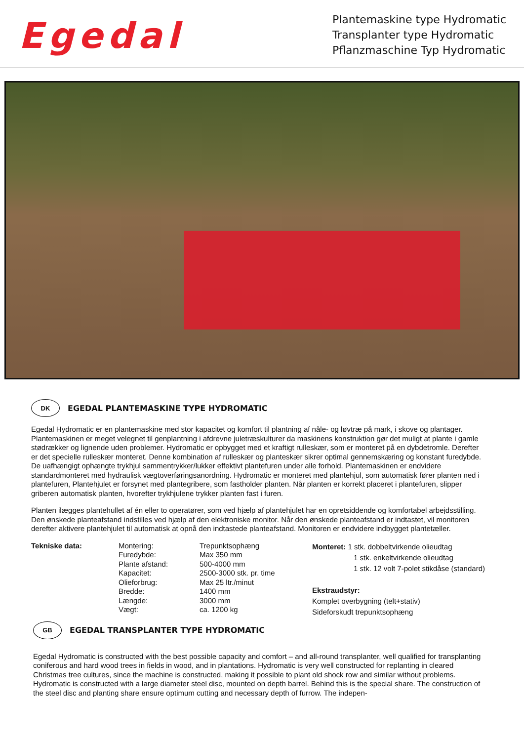Egedal
Plantemaskine type Hydromatic
Transplanter type Hydromatic
Pflanzmaschine Typ Hydromatic
DK
EGEDAL PLANTEMASKINE TYPE HYDROMATIC
Egedal Hydromatic er en plantemaskine med stor kapacitet og komfort til plantning af nåle- og løvtræ på mark, i skove og plantager. Plantemaskinen er meget velegnet til genplantning i afdrevne juletræskulturer da maskinens konstruktion gør det muligt at plante i gamle stødrækker og lignende uden problemer. Hydromatic er opbygget med et kraftigt rulleskær, som er monteret på en dybdetromle. Derefter er det specielle rulleskær monteret. Denne kombination af rulleskær og planteskær sikrer optimal gennemskæring og konstant furedybde. De uafhængigt ophængte trykhjul sammentrykker/lukker effektivt plantefuren under alle forhold. Plantemaskinen er endvidere standardmonteret med hydraulisk vægtoverføringsanordning. Hydromatic er monteret med plantehjul, som automatisk fører planten ned i plantefuren, Plantehjulet er forsynet med plantegribere, som fastholder planten. Når planten er korrekt placeret i plantefuren, slipper griberen automatisk planten, hvorefter trykhjulene trykker planten fast i furen.
Planten ilægges plantehullet af én eller to operatører, som ved hjælp af plantehjulet har en opretsiddende og komfortabel arbejdsstilling. Den ønskede planteafstand indstilles ved hjælp af den elektroniske monitor. Når den ønskede planteafstand er indtastet, vil monitoren derefter aktivere plantehjulet til automatisk at opnå den indtastede planteafstand. Monitoren er endvidere indbygget plantetæller.
| Tekniske data: | Montering: Furedybde: Plante afstand: Kapacitet: Olieforbrug: Bredde: Længde: Vægt: | Trepunktsophæng Max 350 mm 500-4000 mm 2500-3000 stk. pr. time Max 25 ltr./minut 1400 mm 3000 mm ca. 1200 kg | Monteret: 1 stk. dobbeltvirkende olieudtag 1 stk. enkeltvirkende olieudtag 1 stk. 12 volt 7-polet stikdåse (standard) Ekstraudstyr: Komplet overbygning (telt+stativ) Sideforskudt trepunktsophæng |
GB
EGEDAL TRANSPLANTER TYPE HYDROMATIC
Egedal Hydromatic is constructed with the best possible capacity and comfort – and all-round transplanter, well qualified for transplanting coniferous and hard wood trees in fields in wood, and in plantations. Hydromatic is very well constructed for replanting in cleared Christmas tree cultures, since the machine is constructed, making it possible to plant old shock row and similar without problems. Hydromatic is constructed with a large diameter steel disc, mounted on depth barrel. Behind this is the special share. The construction of the steel disc and planting share ensure optimum cutting and necessary depth of furrow. The indepen-